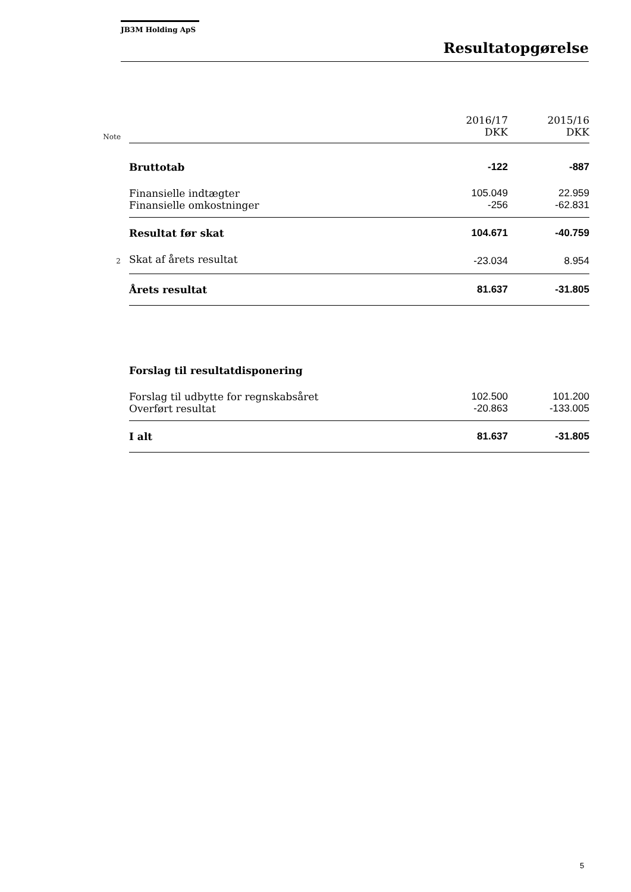JB3M Holding ApS
Resultatopgørelse
| Note | | 2016/17 DKK | 2015/16 DKK |
| | Bruttotab | -122 | -887 |
| | Finansielle indtægter | 105.049 | 22.959 |
| | Finansielle omkostninger | -256 | -62.831 |
| | Resultat før skat | 104.671 | -40.759 |
| 2 | Skat af årets resultat | -23.034 | 8.954 |
| | Årets resultat | 81.637 | -31.805 |
| | Forslag til resultatdisponering | | |
| | Forslag til udbytte for regnskabsåret | 102.500 | 101.200 |
| | Overført resultat | -20.863 | -133.005 |
| | I alt | 81.637 | -31.805 |
5